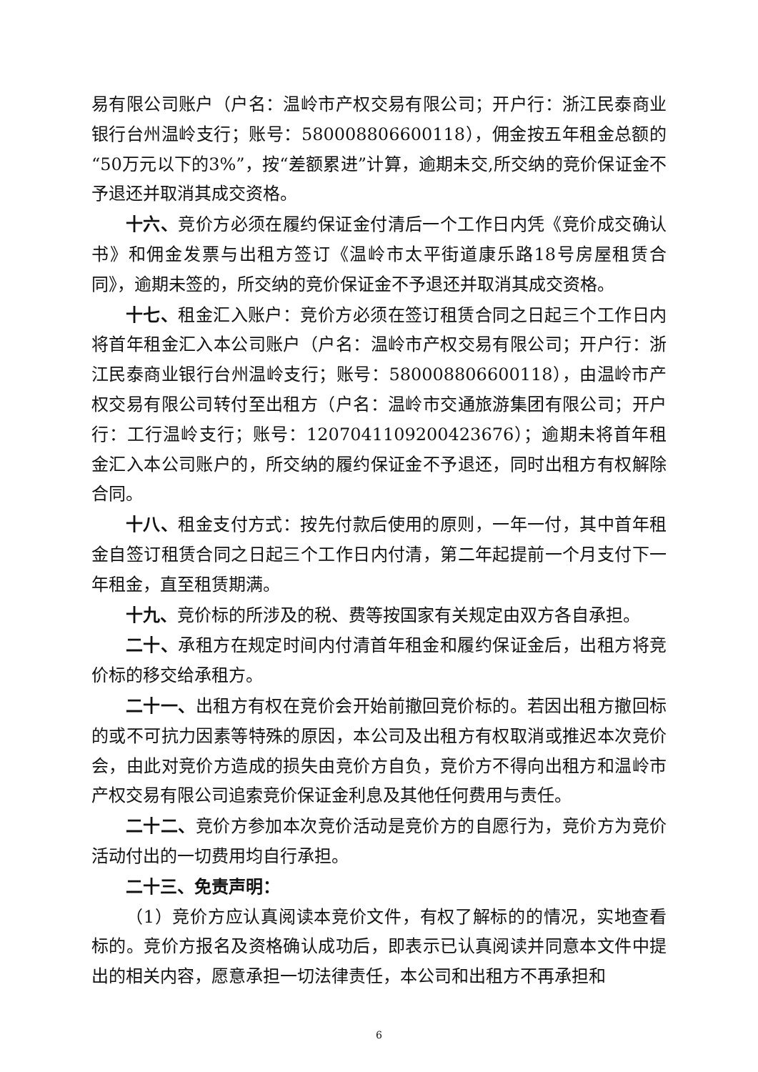易有限公司账户（户名：温岭市产权交易有限公司；开户行：浙江民泰商业银行台州温岭支行；账号：580008806600118），佣金按五年租金总额的“50万元以下的3%”，按“差额累进”计算，逾期未交,所交纳的竞价保证金不予退还并取消其成交资格。
十六、竞价方必须在履约保证金付清后一个工作日内凭《竞价成交确认书》和佣金发票与出租方签订《温岭市太平街道康乐路18号房屋租赁合同》，逾期未签的，所交纳的竞价保证金不予退还并取消其成交资格。
十七、租金汇入账户：竞价方必须在签订租赁合同之日起三个工作日内将首年租金汇入本公司账户（户名：温岭市产权交易有限公司；开户行：浙江民泰商业银行台州温岭支行；账号：580008806600118），由温岭市产权交易有限公司转付至出租方（户名：温岭市交通旅游集团有限公司；开户行：工行温岭支行；账号：1207041109200423676）；逾期未将首年租金汇入本公司账户的，所交纳的履约保证金不予退还，同时出租方有权解除合同。
十八、租金支付方式：按先付款后使用的原则，一年一付，其中首年租金自签订租赁合同之日起三个工作日内付清，第二年起提前一个月支付下一年租金，直至租赁期满。
十九、竞价标的所涉及的税、费等按国家有关规定由双方各自承担。
二十、承租方在规定时间内付清首年租金和履约保证金后，出租方将竞价标的移交给承租方。
二十一、出租方有权在竞价会开始前撤回竞价标的。若因出租方撤回标的或不可抗力因素等特殊的原因，本公司及出租方有权取消或推迟本次竞价会，由此对竞价方造成的损失由竞价方自负，竞价方不得向出租方和温岭市产权交易有限公司追索竞价保证金利息及其他任何费用与责任。
二十二、竞价方参加本次竞价活动是竞价方的自愿行为，竞价方为竞价活动付出的一切费用均自行承担。
二十三、免责声明：
（1）竞价方应认真阅读本竞价文件，有权了解标的的情况，实地查看标的。竞价方报名及资格确认成功后，即表示已认真阅读并同意本文件中提出的相关内容，愿意承担一切法律责任，本公司和出租方不再承担和
6